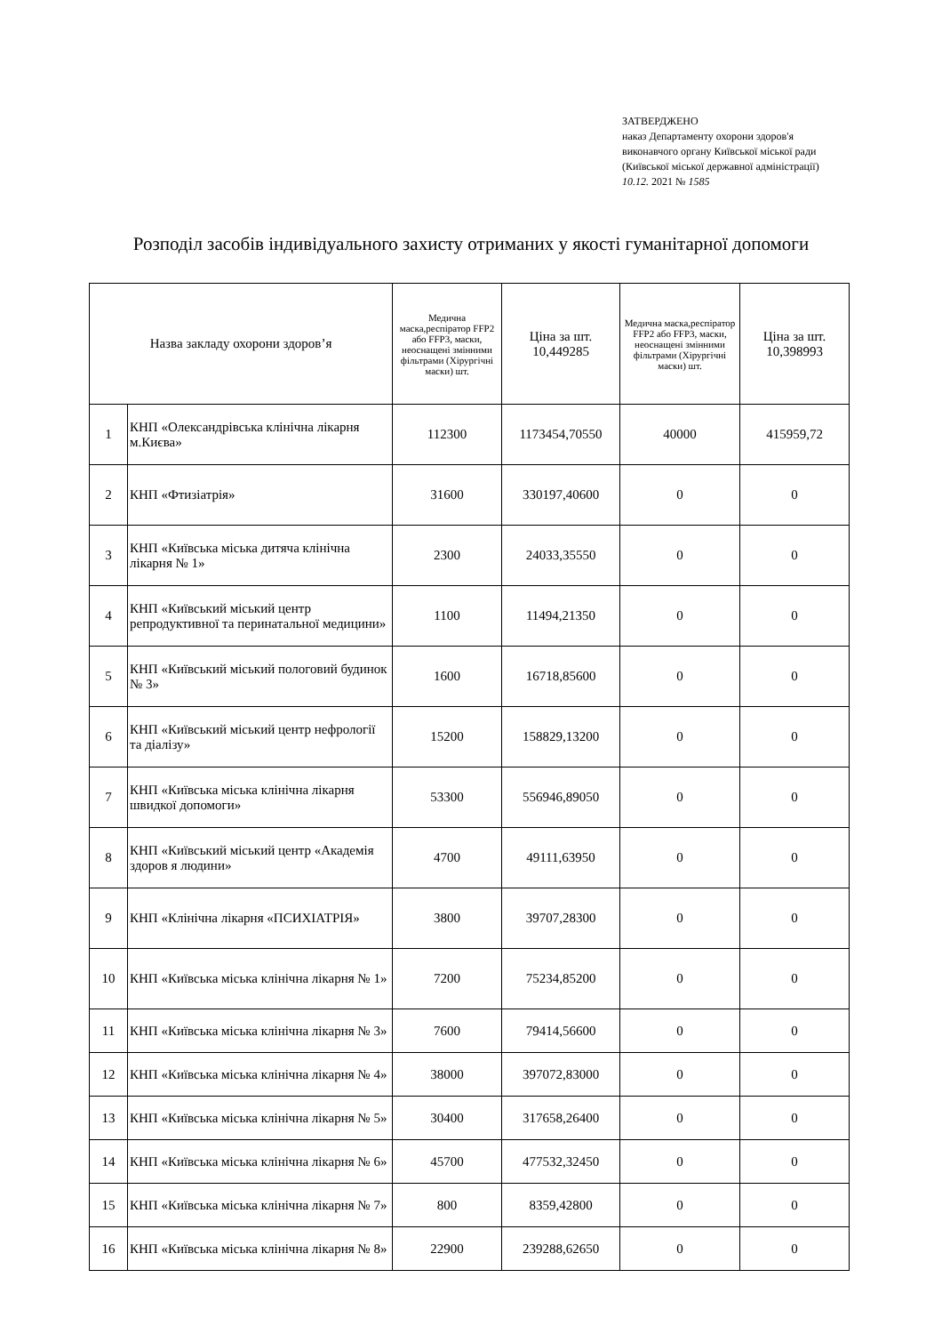ЗАТВЕРДЖЕНО
наказ Департаменту охорони здоров'я
виконавчого органу Київської міської ради
(Київської міської державної адміністрації)
10.12. 2021 № 1585
Розподіл засобів індивідуального захисту отриманих у якості гуманітарної допомоги
| Назва закладу охорони здоров’я | | Медична маска,респіратор FFP2 або FFP3, маски, неоснащені змінними фільтрами (Хірургічні маски) шт. | Ціна за шт. 10,449285 | Медична маска,респіратор FFP2 або FFP3, маски, неоснащені змінними фільтрами (Хірургічні маски) шт. | Ціна за шт. 10,398993 |
| --- | --- | --- | --- | --- | --- |
| 1 | КНП «Олександрівська клінічна лікарня м.Києва» | 112300 | 1173454,70550 | 40000 | 415959,72 |
| 2 | КНП «Фтизіатрія» | 31600 | 330197,40600 | 0 | 0 |
| 3 | КНП «Київська міська дитяча клінічна лікарня № 1» | 2300 | 24033,35550 | 0 | 0 |
| 4 | КНП «Київський міський центр репродуктивної та перинатальної медицини» | 1100 | 11494,21350 | 0 | 0 |
| 5 | КНП «Київський міський пологовий будинок № 3» | 1600 | 16718,85600 | 0 | 0 |
| 6 | КНП «Київський міський центр нефрології та діалізу» | 15200 | 158829,13200 | 0 | 0 |
| 7 | КНП «Київська міська клінічна лікарня швидкої допомоги» | 53300 | 556946,89050 | 0 | 0 |
| 8 | КНП «Київський міський центр «Академія здоров я людини» | 4700 | 49111,63950 | 0 | 0 |
| 9 | КНП «Клінічна лікарня «ПСИХІАТРІЯ» | 3800 | 39707,28300 | 0 | 0 |
| 10 | КНП «Київська міська клінічна лікарня № 1» | 7200 | 75234,85200 | 0 | 0 |
| 11 | КНП «Київська міська клінічна лікарня № 3» | 7600 | 79414,56600 | 0 | 0 |
| 12 | КНП «Київська міська клінічна лікарня № 4» | 38000 | 397072,83000 | 0 | 0 |
| 13 | КНП «Київська міська клінічна лікарня № 5» | 30400 | 317658,26400 | 0 | 0 |
| 14 | КНП «Київська міська клінічна лікарня № 6» | 45700 | 477532,32450 | 0 | 0 |
| 15 | КНП «Київська міська клінічна лікарня № 7» | 800 | 8359,42800 | 0 | 0 |
| 16 | КНП «Київська міська клінічна лікарня № 8» | 22900 | 239288,62650 | 0 | 0 |